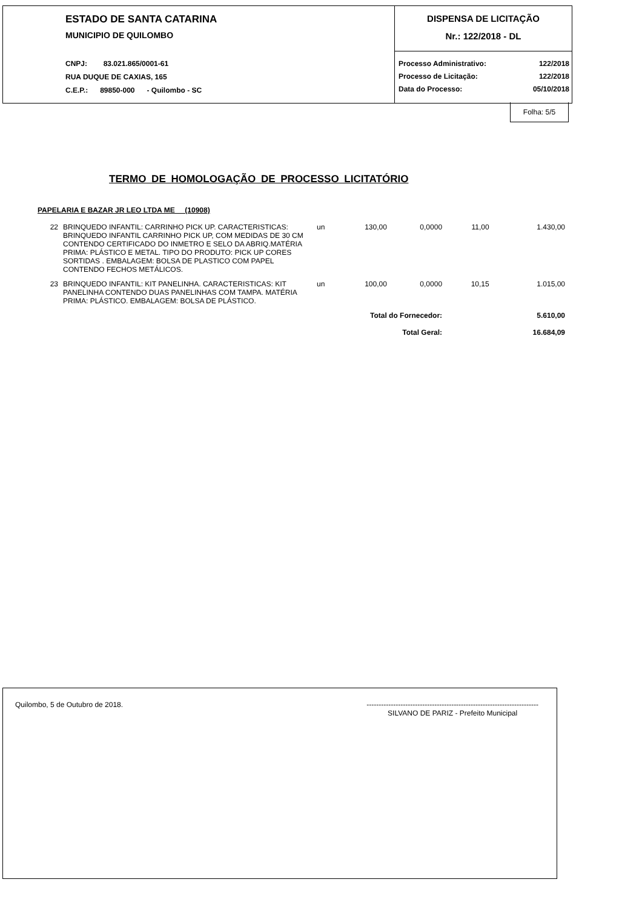ESTADO DE SANTA CATARINA
MUNICIPIO DE QUILOMBO
CNPJ: 83.021.865/0001-61
RUA DUQUE DE CAXIAS, 165
C.E.P.: 89850-000 - Quilombo - SC
DISPENSA DE LICITAÇÃO
Nr.: 122/2018 - DL
Processo Administrativo: 122/2018
Processo de Licitação: 122/2018
Data do Processo: 05/10/2018
Folha: 5/5
TERMO DE HOMOLOGAÇÃO DE PROCESSO LICITATÓRIO
PAPELARIA E BAZAR JR LEO LTDA ME (10908)
| 22 | BRINQUEDO INFANTIL: CARRINHO PICK UP. CARACTERISTICAS: BRINQUEDO INFANTIL CARRINHO PICK UP, COM MEDIDAS DE 30 CM CONTENDO CERTIFICADO DO INMETRO E SELO DA ABRIQ.MATÉRIA PRIMA: PLÁSTICO E METAL. TIPO DO PRODUTO: PICK UP CORES SORTIDAS . EMBALAGEM: BOLSA DE PLASTICO COM PAPEL CONTENDO FECHOS METÁLICOS. | un | 130,00 | 0,0000 | 11,00 | 1.430,00 |
| 23 | BRINQUEDO INFANTIL: KIT PANELINHA. CARACTERISTICAS: KIT PANELINHA CONTENDO DUAS PANELINHAS COM TAMPA. MATÉRIA PRIMA: PLÁSTICO. EMBALAGEM: BOLSA DE PLÁSTICO. | un | 100,00 | 0,0000 | 10,15 | 1.015,00 |
| Total do Fornecedor: | | | | | | 5.610,00 |
| Total Geral: | | | | | | 16.684,09 |
Quilombo, 5 de Outubro de 2018. -----------------------------------------------------------------------
SILVANO DE PARIZ - Prefeito Municipal